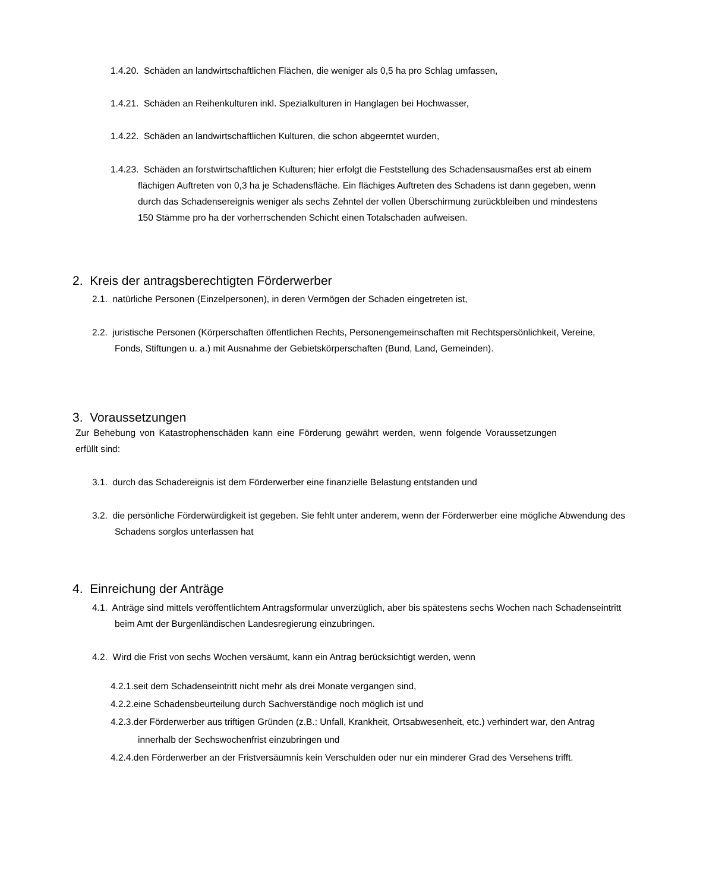1.4.20. Schäden an landwirtschaftlichen Flächen, die weniger als 0,5 ha pro Schlag umfassen,
1.4.21. Schäden an Reihenkulturen inkl. Spezialkulturen in Hanglagen bei Hochwasser,
1.4.22. Schäden an landwirtschaftlichen Kulturen, die schon abgeerntet wurden,
1.4.23. Schäden an forstwirtschaftlichen Kulturen; hier erfolgt die Feststellung des Schadensausmaßes erst ab einem flächigen Auftreten von 0,3 ha je Schadensfläche. Ein flächiges Auftreten des Schadens ist dann gegeben, wenn durch das Schadensereignis weniger als sechs Zehntel der vollen Überschirmung zurückbleiben und mindestens 150 Stämme pro ha der vorherrschenden Schicht einen Totalschaden aufweisen.
2. Kreis der antragsberechtigten Förderwerber
2.1. natürliche Personen (Einzelpersonen), in deren Vermögen der Schaden eingetreten ist,
2.2. juristische Personen (Körperschaften öffentlichen Rechts, Personengemeinschaften mit Rechtspersönlichkeit, Vereine, Fonds, Stiftungen u. a.) mit Ausnahme der Gebietskörperschaften (Bund, Land, Gemeinden).
3. Voraussetzungen
Zur Behebung von Katastrophenschäden kann eine Förderung gewährt werden, wenn folgende Voraussetzungen erfüllt sind:
3.1. durch das Schadereignis ist dem Förderwerber eine finanzielle Belastung entstanden und
3.2. die persönliche Förderwürdigkeit ist gegeben. Sie fehlt unter anderem, wenn der Förderwerber eine mögliche Abwendung des Schadens sorglos unterlassen hat
4. Einreichung der Anträge
4.1. Anträge sind mittels veröffentlichtem Antragsformular unverzüglich, aber bis spätestens sechs Wochen nach Schadenseintritt beim Amt der Burgenländischen Landesregierung einzubringen.
4.2. Wird die Frist von sechs Wochen versäumt, kann ein Antrag berücksichtigt werden, wenn
4.2.1.seit dem Schadenseintritt nicht mehr als drei Monate vergangen sind,
4.2.2.eine Schadensbeurteilung durch Sachverständige noch möglich ist und
4.2.3.der Förderwerber aus triftigen Gründen (z.B.: Unfall, Krankheit, Ortsabwesenheit, etc.) verhindert war, den Antrag innerhalb der Sechswochenfrist einzubringen und
4.2.4.den Förderwerber an der Fristversäumnis kein Verschulden oder nur ein minderer Grad des Versehens trifft.